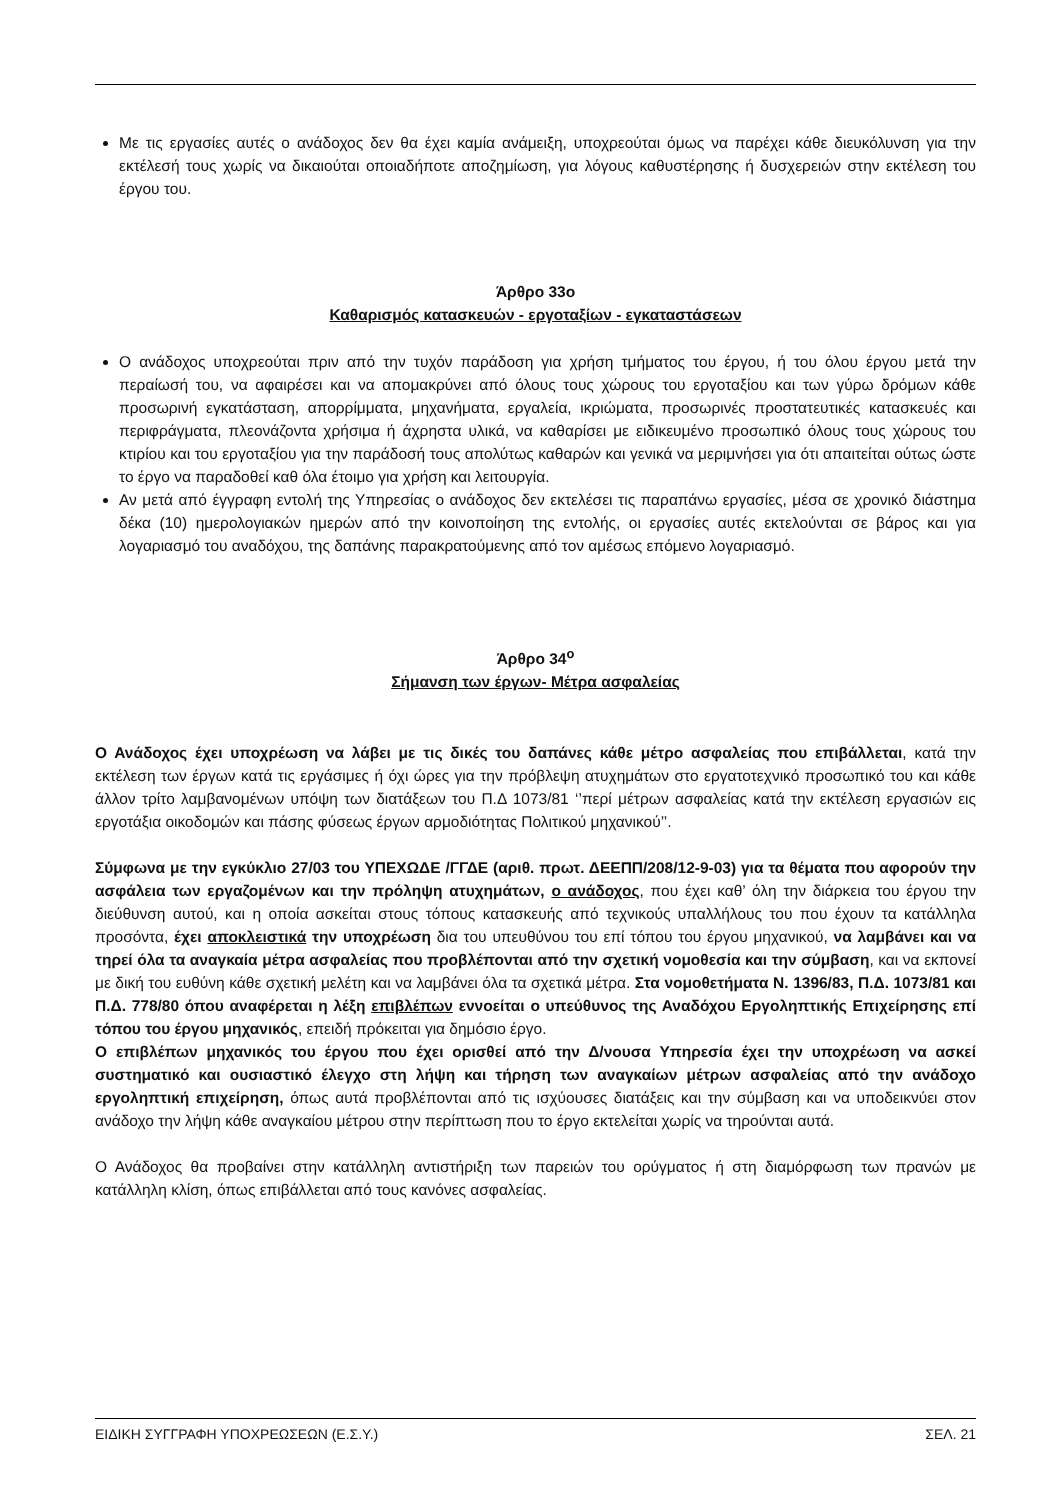Με τις εργασίες αυτές ο ανάδοχος δεν θα έχει καμία ανάμειξη, υποχρεούται όμως να παρέχει κάθε διευκόλυνση για την εκτέλεσή τους χωρίς να δικαιούται οποιαδήποτε αποζημίωση, για λόγους καθυστέρησης ή δυσχερειών στην εκτέλεση του έργου του.
Άρθρο 33ο
Καθαρισμός κατασκευών - εργοταξίων - εγκαταστάσεων
Ο ανάδοχος υποχρεούται πριν από την τυχόν παράδοση για χρήση τμήματος του έργου, ή του όλου έργου μετά την περαίωσή του, να αφαιρέσει και να απομακρύνει από όλους τους χώρους του εργοταξίου και των γύρω δρόμων κάθε προσωρινή εγκατάσταση, απορρίμματα, μηχανήματα, εργαλεία, ικριώματα, προσωρινές προστατευτικές κατασκευές και περιφράγματα, πλεονάζοντα χρήσιμα ή άχρηστα υλικά, να καθαρίσει με ειδικευμένο προσωπικό όλους τους χώρους του κτιρίου και του εργοταξίου για την παράδοσή τους απολύτως καθαρών και γενικά να μεριμνήσει για ότι απαιτείται ούτως ώστε το έργο να παραδοθεί καθ όλα έτοιμο για χρήση και λειτουργία.
Αν μετά από έγγραφη εντολή της Υπηρεσίας ο ανάδοχος δεν εκτελέσει τις παραπάνω εργασίες, μέσα σε χρονικό διάστημα δέκα (10) ημερολογιακών ημερών από την κοινοποίηση της εντολής, οι εργασίες αυτές εκτελούνται σε βάρος και για λογαριασμό του αναδόχου, της δαπάνης παρακρατούμενης από τον αμέσως επόμενο λογαριασμό.
Άρθρο 34<sup>ο</sup>
Σήμανση των έργων- Μέτρα ασφαλείας
Ο Ανάδοχος έχει υποχρέωση να λάβει με τις δικές του δαπάνες κάθε μέτρο ασφαλείας που επιβάλλεται, κατά την εκτέλεση των έργων κατά τις εργάσιμες ή όχι ώρες για την πρόβλεψη ατυχημάτων στο εργατοτεχνικό προσωπικό του και κάθε άλλον τρίτο λαμβανομένων υπόψη των διατάξεων του Π.Δ 1073/81 ‘’περί μέτρων ασφαλείας κατά την εκτέλεση εργασιών εις εργοτάξια οικοδομών και πάσης φύσεως έργων αρμοδιότητας Πολιτικού μηχανικού’’.
Σύμφωνα με την εγκύκλιο 27/03 του ΥΠΕΧΩΔΕ /ΓΓΔΕ (αριθ. πρωτ. ΔΕΕΠΠ/208/12-9-03) για τα θέματα που αφορούν την ασφάλεια των εργαζομένων και την πρόληψη ατυχημάτων, ο ανάδοχος, που έχει καθ’ όλη την διάρκεια του έργου την διεύθυνση αυτού, και η οποία ασκείται στους τόπους κατασκευής από τεχνικούς υπαλλήλους του που έχουν τα κατάλληλα προσόντα, έχει αποκλειστικά την υποχρέωση δια του υπευθύνου του επί τόπου του έργου μηχανικού, να λαμβάνει και να τηρεί όλα τα αναγκαία μέτρα ασφαλείας που προβλέπονται από την σχετική νομοθεσία και την σύμβαση, και να εκπονεί με δική του ευθύνη κάθε σχετική μελέτη και να λαμβάνει όλα τα σχετικά μέτρα. Στα νομοθετήματα Ν. 1396/83, Π.Δ. 1073/81 και Π.Δ. 778/80 όπου αναφέρεται η λέξη επιβλέπων εννοείται ο υπεύθυνος της Αναδόχου Εργοληπτικής Επιχείρησης επί τόπου του έργου μηχανικός, επειδή πρόκειται για δημόσιο έργο.
Ο επιβλέπων μηχανικός του έργου που έχει ορισθεί από την Δ/νουσα Υπηρεσία έχει την υποχρέωση να ασκεί συστηματικό και ουσιαστικό έλεγχο στη λήψη και τήρηση των αναγκαίων μέτρων ασφαλείας από την ανάδοχο εργοληπτική επιχείρηση, όπως αυτά προβλέπονται από τις ισχύουσες διατάξεις και την σύμβαση και να υποδεικνύει στον ανάδοχο την λήψη κάθε αναγκαίου μέτρου στην περίπτωση που το έργο εκτελείται χωρίς να τηρούνται αυτά.
Ο Ανάδοχος θα προβαίνει στην κατάλληλη αντιστήριξη των παρειών του ορύγματος ή στη διαμόρφωση των πρανών με κατάλληλη κλίση, όπως επιβάλλεται από τους κανόνες ασφαλείας.
ΕΙΔΙΚΗ ΣΥΓΓΡΑΦΗ ΥΠΟΧΡΕΩΣΕΩΝ (Ε.Σ.Υ.) ΣΕΛ. 21